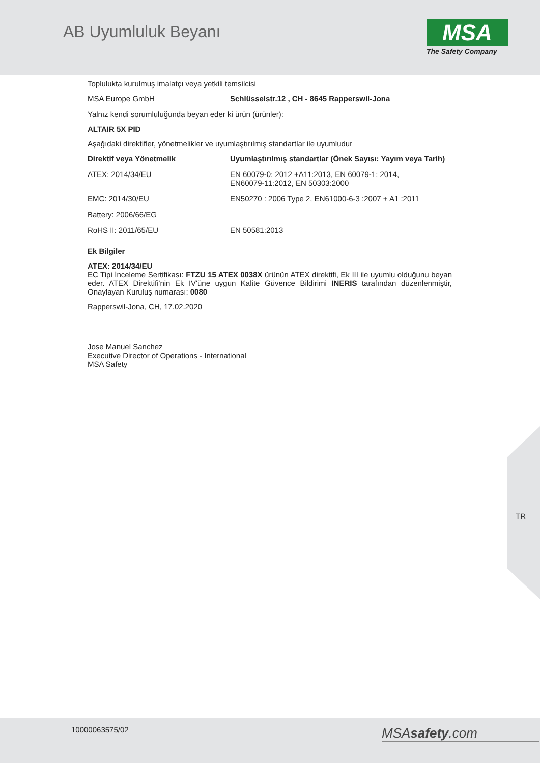AB Uyumluluk Beyanı
MSA
The Safety Company
Toplulukta kurulmuş imalatçı veya yetkili temsilcisi
| MSA Europe GmbH | Schlüsselstr.12 , CH - 8645 Rapperswil-Jona |
Yalnız kendi sorumluluğunda beyan eder ki ürün (ürünler):
ALTAIR 5X PID
Aşağıdaki direktifler, yönetmelikler ve uyumlaştırılmış standartlar ile uyumludur
| Direktif veya Yönetmelik | Uyumlaştırılmış standartlar (Önek Sayısı: Yayım veya Tarih) |
| --- | --- |
| ATEX: 2014/34/EU | EN 60079-0: 2012 +A11:2013, EN 60079-1: 2014, EN60079-11:2012, EN 50303:2000 |
| EMC: 2014/30/EU | EN50270 : 2006 Type 2, EN61000-6-3 :2007 + A1 :2011 |
| Battery: 2006/66/EG | |
| RoHS II: 2011/65/EU | EN 50581:2013 |
Ek Bilgiler
ATEX: 2014/34/EU
EC Tipi İnceleme Sertifikası: FTZU 15 ATEX 0038X ürünün ATEX direktifi, Ek III ile uyumlu olduğunu beyan eder. ATEX Direktifi'nin Ek IV'üne uygun Kalite Güvence Bildirimi INERIS tarafından düzenlenmiştir, Onaylayan Kuruluş numarası: 0080
Rapperswil-Jona, CH, 17.02.2020
Jose Manuel Sanchez
Executive Director of Operations - International
MSA Safety
TR
10000063575/02 MSAsafety.com